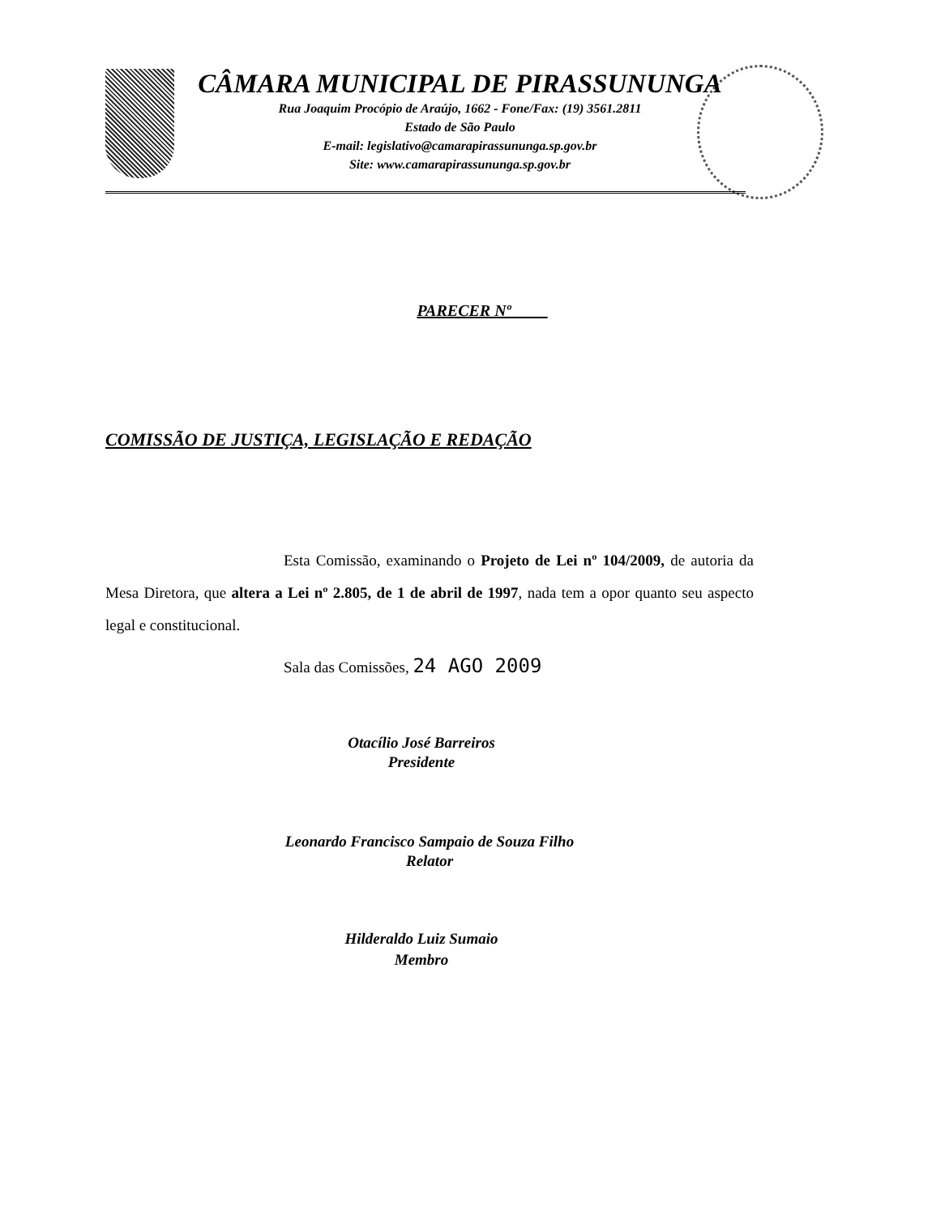CÂMARA MUNICIPAL DE PIRASSUNUNGA
Rua Joaquim Procópio de Araújo, 1662 - Fone/Fax: (19) 3561.2811
Estado de São Paulo
E-mail: legislativo@camarapirassununga.sp.gov.br
Site: www.camarapirassununga.sp.gov.br
PARECER Nº
COMISSÃO DE JUSTIÇA, LEGISLAÇÃO E REDAÇÃO
Esta Comissão, examinando o Projeto de Lei nº 104/2009, de autoria da Mesa Diretora, que altera a Lei nº 2.805, de 1 de abril de 1997, nada tem a opor quanto seu aspecto legal e constitucional.
Sala das Comissões, 24 AGO 2009
Otacílio José Barreiros
Presidente
Leonardo Francisco Sampaio de Souza Filho
Relator
Hilderaldo Luiz Sumaio
Membro